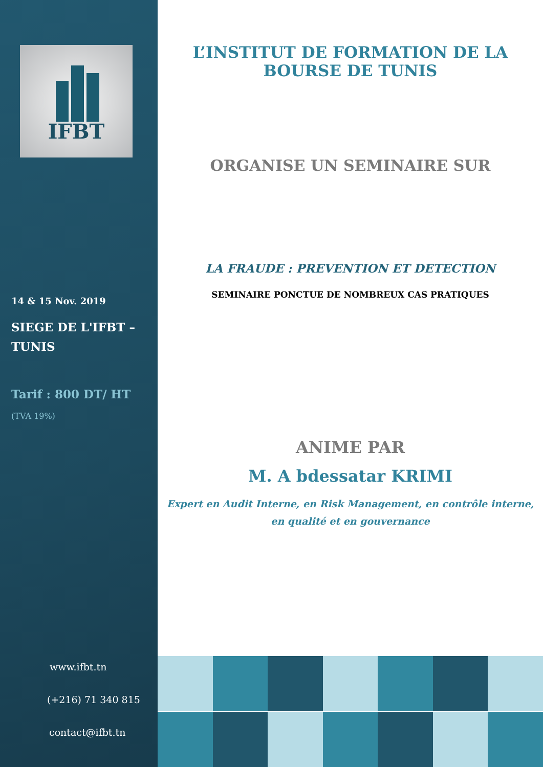IFBT
14 & 15 Nov. 2019
SIEGE DE L'IFBT –
TUNIS
Tarif : 800 DT/ HT
(TVA 19%)
www.ifbt.tn
(+216) 71 340 815
contact@ifbt.tn
L’INSTITUT DE FORMATION DE LA BOURSE DE TUNIS
ORGANISE UN SEMINAIRE SUR
LA FRAUDE : PREVENTION ET DETECTION
SEMINAIRE PONCTUE DE NOMBREUX CAS PRATIQUES
ANIME PAR
M. A bdessatar KRIMI
Expert en Audit Interne, en Risk Management, en contrôle interne,
en qualité et en gouvernance